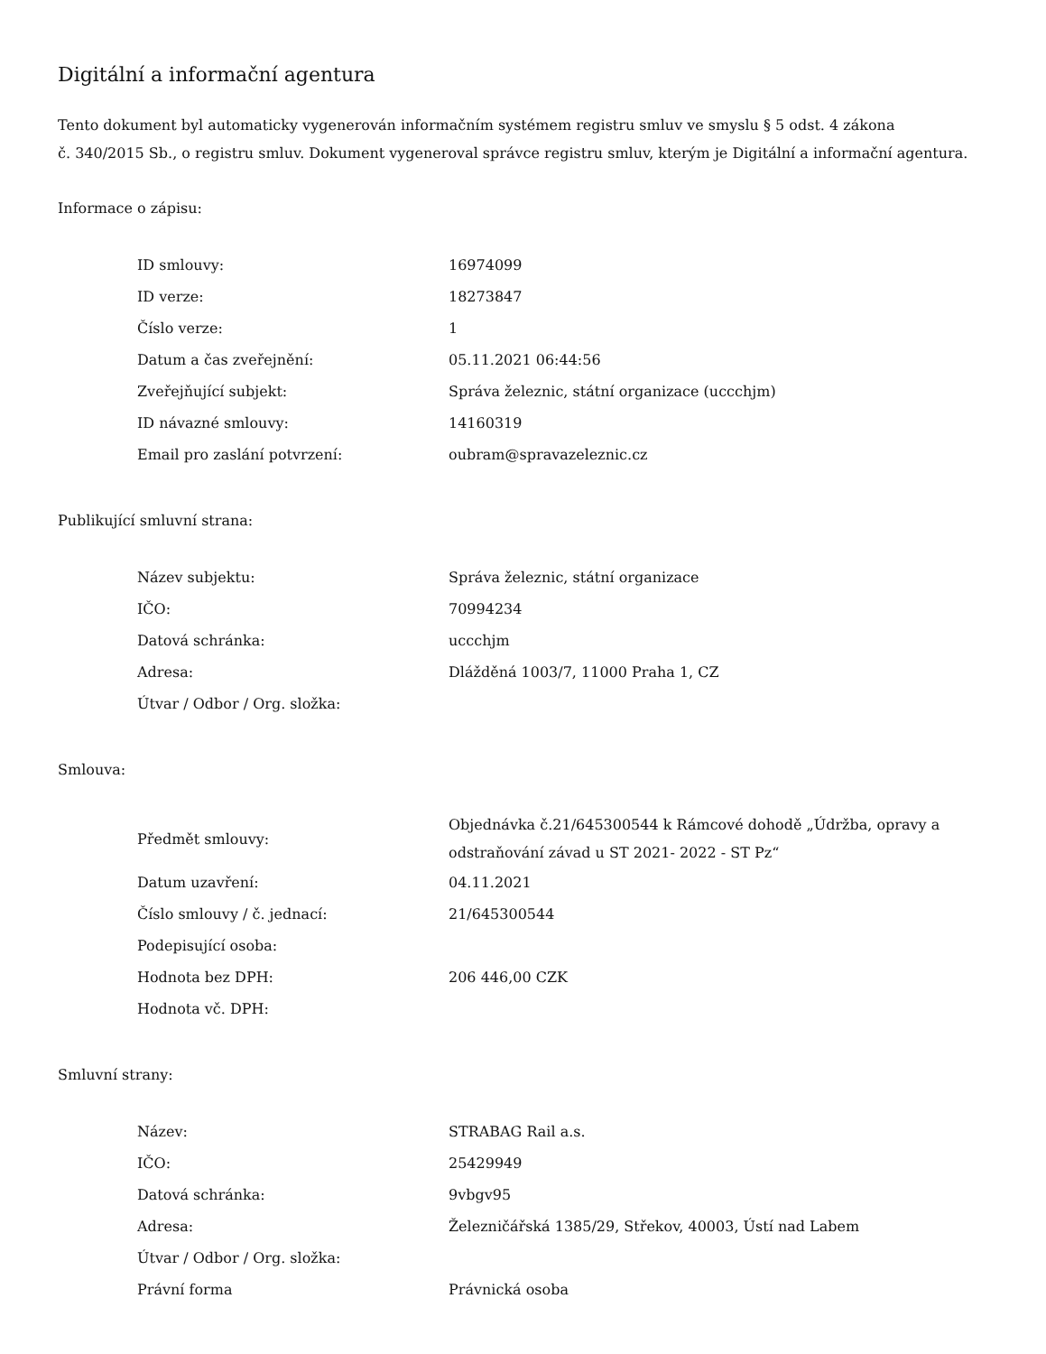Digitální a informační agentura
Tento dokument byl automaticky vygenerován informačním systémem registru smluv ve smyslu § 5 odst. 4 zákona
č. 340/2015 Sb., o registru smluv. Dokument vygeneroval správce registru smluv, kterým je Digitální a informační agentura.
Informace o zápisu:
| ID smlouvy: | 16974099 |
| ID verze: | 18273847 |
| Číslo verze: | 1 |
| Datum a čas zveřejnění: | 05.11.2021 06:44:56 |
| Zveřejňující subjekt: | Správa železnic, státní organizace (uccchjm) |
| ID návazné smlouvy: | 14160319 |
| Email pro zaslání potvrzení: | oubram@spravazeleznic.cz |
Publikující smluvní strana:
| Název subjektu: | Správa železnic, státní organizace |
| IČO: | 70994234 |
| Datová schránka: | uccchjm |
| Adresa: | Dlážděná 1003/7, 11000 Praha 1, CZ |
| Útvar / Odbor / Org. složka: | |
Smlouva:
| Předmět smlouvy: | Objednávka č.21/645300544 k Rámcové dohodě „Údržba, opravy a odstraňování závad u ST 2021- 2022 - ST Pz“ |
| Datum uzavření: | 04.11.2021 |
| Číslo smlouvy / č. jednací: | 21/645300544 |
| Podepisující osoba: | |
| Hodnota bez DPH: | 206 446,00 CZK |
| Hodnota vč. DPH: | |
Smluvní strany:
| Název: | STRABAG Rail a.s. |
| IČO: | 25429949 |
| Datová schránka: | 9vbgv95 |
| Adresa: | Železničářská 1385/29, Střekov, 40003, Ústí nad Labem |
| Útvar / Odbor / Org. složka: | |
| Právní forma | Právnická osoba |